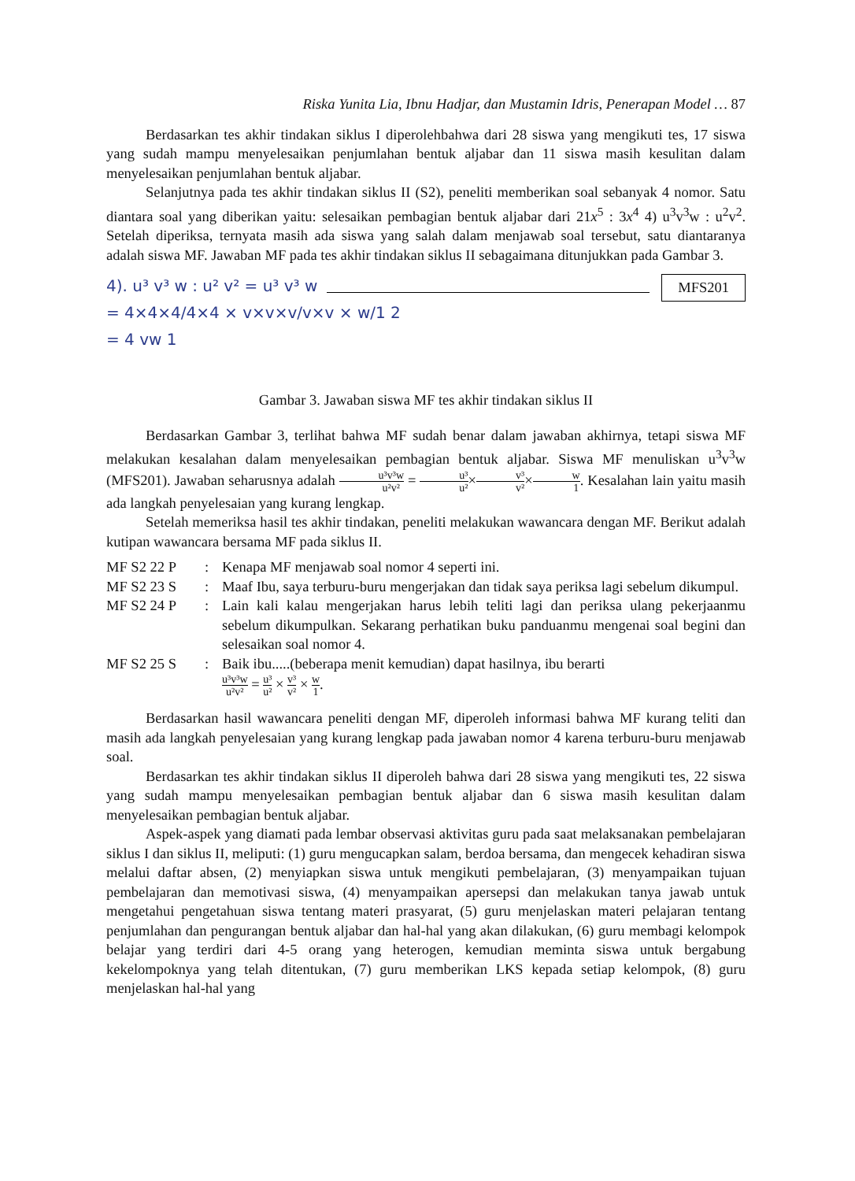Riska Yunita Lia, Ibnu Hadjar, dan Mustamin Idris, Penerapan Model … 87
Berdasarkan tes akhir tindakan siklus I diperolehbahwa dari 28 siswa yang mengikuti tes, 17 siswa yang sudah mampu menyelesaikan penjumlahan bentuk aljabar dan 11 siswa masih kesulitan dalam menyelesaikan penjumlahan bentuk aljabar.
Selanjutnya pada tes akhir tindakan siklus II (S2), peneliti memberikan soal sebanyak 4 nomor. Satu diantara soal yang diberikan yaitu: selesaikan pembagian bentuk aljabar dari 21x<sup>5</sup> : 3x<sup>4</sup> 4) u<sup>3</sup>v<sup>3</sup>w : u<sup>2</sup>v<sup>2</sup>. Setelah diperiksa, ternyata masih ada siswa yang salah dalam menjawab soal tersebut, satu diantaranya adalah siswa MF. Jawaban MF pada tes akhir tindakan siklus II sebagaimana ditunjukkan pada Gambar 3.
MFS201
4). u³ v³ w : u² v² = u³ v³ w
= 4×4×4/4×4 × v×v×v/v×v × w/1 2
= 4 vw 1
Gambar 3. Jawaban siswa MF tes akhir tindakan siklus II
Berdasarkan Gambar 3, terlihat bahwa MF sudah benar dalam jawaban akhirnya, tetapi siswa MF melakukan kesalahan dalam menyelesaikan pembagian bentuk aljabar. Siswa MF menuliskan u<sup>3</sup>v<sup>3</sup>w (MFS201). Jawaban seharusnya adalah u³v³w u²v² = u³ u²×v³ v²×w 1. Kesalahan lain yaitu masih ada langkah penyelesaian yang kurang lengkap.
Setelah memeriksa hasil tes akhir tindakan, peneliti melakukan wawancara dengan MF. Berikut adalah kutipan wawancara bersama MF pada siklus II.
| MF S2 22 P | : | Kenapa MF menjawab soal nomor 4 seperti ini. |
| MF S2 23 S | : | Maaf Ibu, saya terburu-buru mengerjakan dan tidak saya periksa lagi sebelum dikumpul. |
| MF S2 24 P | : | Lain kali kalau mengerjakan harus lebih teliti lagi dan periksa ulang pekerjaanmu sebelum dikumpulkan. Sekarang perhatikan buku panduanmu mengenai soal begini dan selesaikan soal nomor 4. |
| MF S2 25 S | : | Baik ibu.....(beberapa menit kemudian) dapat hasilnya, ibu berarti u³v³w u²v² = u³ u² × v³ v² × w 1 . |
Berdasarkan hasil wawancara peneliti dengan MF, diperoleh informasi bahwa MF kurang teliti dan masih ada langkah penyelesaian yang kurang lengkap pada jawaban nomor 4 karena terburu-buru menjawab soal.
Berdasarkan tes akhir tindakan siklus II diperoleh bahwa dari 28 siswa yang mengikuti tes, 22 siswa yang sudah mampu menyelesaikan pembagian bentuk aljabar dan 6 siswa masih kesulitan dalam menyelesaikan pembagian bentuk aljabar.
Aspek-aspek yang diamati pada lembar observasi aktivitas guru pada saat melaksanakan pembelajaran siklus I dan siklus II, meliputi: (1) guru mengucapkan salam, berdoa bersama, dan mengecek kehadiran siswa melalui daftar absen, (2) menyiapkan siswa untuk mengikuti pembelajaran, (3) menyampaikan tujuan pembelajaran dan memotivasi siswa, (4) menyampaikan apersepsi dan melakukan tanya jawab untuk mengetahui pengetahuan siswa tentang materi prasyarat, (5) guru menjelaskan materi pelajaran tentang penjumlahan dan pengurangan bentuk aljabar dan hal-hal yang akan dilakukan, (6) guru membagi kelompok belajar yang terdiri dari 4-5 orang yang heterogen, kemudian meminta siswa untuk bergabung kekelompoknya yang telah ditentukan, (7) guru memberikan LKS kepada setiap kelompok, (8) guru menjelaskan hal-hal yang